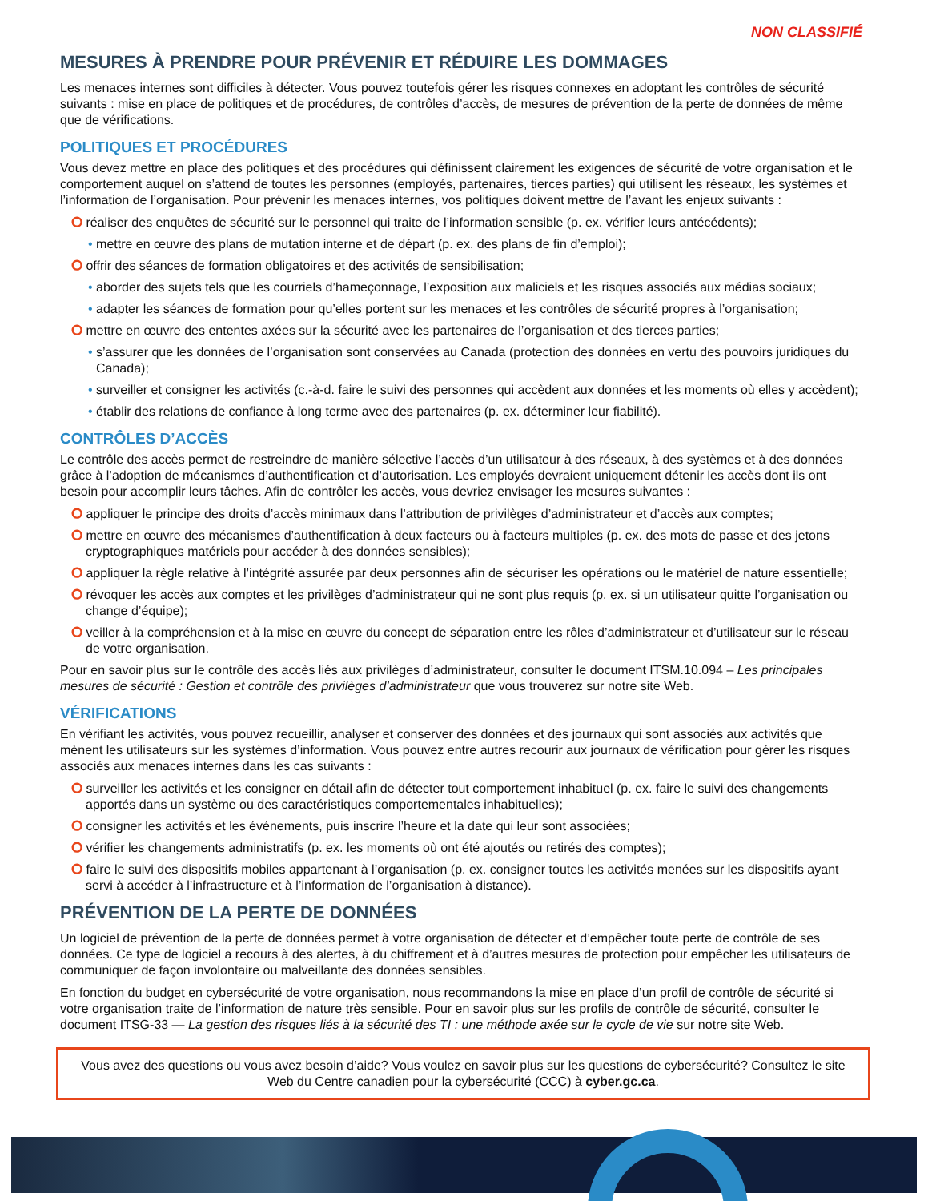NON CLASSIFIÉ
MESURES À PRENDRE POUR PRÉVENIR ET RÉDUIRE LES DOMMAGES
Les menaces internes sont difficiles à détecter. Vous pouvez toutefois gérer les risques connexes en adoptant les contrôles de sécurité suivants : mise en place de politiques et de procédures, de contrôles d’accès, de mesures de prévention de la perte de données de même que de vérifications.
POLITIQUES ET PROCÉDURES
Vous devez mettre en place des politiques et des procédures qui définissent clairement les exigences de sécurité de votre organisation et le comportement auquel on s’attend de toutes les personnes (employés, partenaires, tierces parties) qui utilisent les réseaux, les systèmes et l’information de l’organisation. Pour prévenir les menaces internes, vos politiques doivent mettre de l’avant les enjeux suivants :
⭘ réaliser des enquêtes de sécurité sur le personnel qui traite de l’information sensible (p. ex. vérifier leurs antécédents);
• mettre en œuvre des plans de mutation interne et de départ (p. ex. des plans de fin d’emploi);
⭘ offrir des séances de formation obligatoires et des activités de sensibilisation;
• aborder des sujets tels que les courriels d’hameçonnage, l’exposition aux maliciels et les risques associés aux médias sociaux;
• adapter les séances de formation pour qu’elles portent sur les menaces et les contrôles de sécurité propres à l’organisation;
⭘ mettre en œuvre des ententes axées sur la sécurité avec les partenaires de l’organisation et des tierces parties;
• s’assurer que les données de l’organisation sont conservées au Canada (protection des données en vertu des pouvoirs juridiques du Canada);
• surveiller et consigner les activités (c.-à-d. faire le suivi des personnes qui accèdent aux données et les moments où elles y accèdent);
• établir des relations de confiance à long terme avec des partenaires (p. ex. déterminer leur fiabilité).
CONTRÔLES D’ACCÈS
Le contrôle des accès permet de restreindre de manière sélective l’accès d’un utilisateur à des réseaux, à des systèmes et à des données grâce à l’adoption de mécanismes d’authentification et d’autorisation. Les employés devraient uniquement détenir les accès dont ils ont besoin pour accomplir leurs tâches. Afin de contrôler les accès, vous devriez envisager les mesures suivantes :
⭘ appliquer le principe des droits d’accès minimaux dans l’attribution de privilèges d’administrateur et d’accès aux comptes;
⭘ mettre en œuvre des mécanismes d’authentification à deux facteurs ou à facteurs multiples (p. ex. des mots de passe et des jetons cryptographiques matériels pour accéder à des données sensibles);
⭘ appliquer la règle relative à l’intégrité assurée par deux personnes afin de sécuriser les opérations ou le matériel de nature essentielle;
⭘ révoquer les accès aux comptes et les privilèges d’administrateur qui ne sont plus requis (p. ex. si un utilisateur quitte l’organisation ou change d’équipe);
⭘ veiller à la compréhension et à la mise en œuvre du concept de séparation entre les rôles d’administrateur et d’utilisateur sur le réseau de votre organisation.
Pour en savoir plus sur le contrôle des accès liés aux privilèges d’administrateur, consulter le document ITSM.10.094 – Les principales mesures de sécurité : Gestion et contrôle des privilèges d’administrateur que vous trouverez sur notre site Web.
VÉRIFICATIONS
En vérifiant les activités, vous pouvez recueillir, analyser et conserver des données et des journaux qui sont associés aux activités que mènent les utilisateurs sur les systèmes d’information. Vous pouvez entre autres recourir aux journaux de vérification pour gérer les risques associés aux menaces internes dans les cas suivants :
⭘ surveiller les activités et les consigner en détail afin de détecter tout comportement inhabituel (p. ex. faire le suivi des changements apportés dans un système ou des caractéristiques comportementales inhabituelles);
⭘ consigner les activités et les événements, puis inscrire l’heure et la date qui leur sont associées;
⭘ vérifier les changements administratifs (p. ex. les moments où ont été ajoutés ou retirés des comptes);
⭘ faire le suivi des dispositifs mobiles appartenant à l’organisation (p. ex. consigner toutes les activités menées sur les dispositifs ayant servi à accéder à l’infrastructure et à l’information de l’organisation à distance).
PRÉVENTION DE LA PERTE DE DONNÉES
Un logiciel de prévention de la perte de données permet à votre organisation de détecter et d’empêcher toute perte de contrôle de ses données. Ce type de logiciel a recours à des alertes, à du chiffrement et à d’autres mesures de protection pour empêcher les utilisateurs de communiquer de façon involontaire ou malveillante des données sensibles.
En fonction du budget en cybersécurité de votre organisation, nous recommandons la mise en place d’un profil de contrôle de sécurité si votre organisation traite de l’information de nature très sensible. Pour en savoir plus sur les profils de contrôle de sécurité, consulter le document ITSG-33 — La gestion des risques liés à la sécurité des TI : une méthode axée sur le cycle de vie sur notre site Web.
Vous avez des questions ou vous avez besoin d’aide? Vous voulez en savoir plus sur les questions de cybersécurité? Consultez le site Web du Centre canadien pour la cybersécurité (CCC) à cyber.gc.ca.